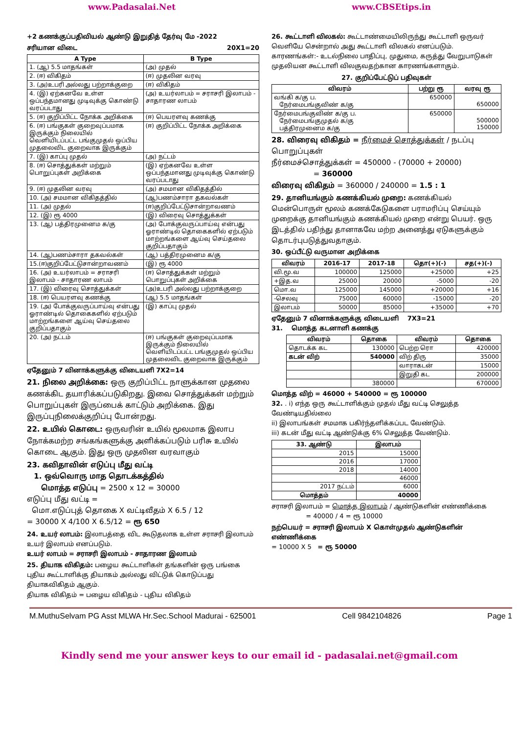www.Padasalai.Net www.CBSEtips.in
+2 கணக்குப்பதிவியல் ஆண்டு இறுதித் தேர்வு மே -2022
சரியான விடை 20X1=20
| A Type | B Type |
| --- | --- |
| 1. (ஆ) 5.5 மாதங்கள் | (அ) முதல் |
| 2. (ஈ) விகிதம் | (ஈ) முதலின வரவு |
| 3. (அ)உபரி அல்லது பற்றாக்குறை | (ஈ) விகிதம் |
| 4. (இ) ஏற்கனவே உள்ள ஒப்பந்தமானது முடிவுக்கு கொண்டு வரப்படாது | (அ) உயர்லாபம் = சராசரி இலாபம் - சாதாரண லாபம் |
| 5. (ஈ) குறிப்பிட்ட நோக்க அறிக்கை | (ஈ) பெயரளவு கணக்கு |
| 6. (ஈ) பங்குகள் குறைவுப்பமாக இருக்கும் நிலையில் வெளியிடப்பட்ட பங்குமுதல் ஒப்பிய முதலைவிட குறைவாக இருக்கும் | (ஈ) குறிப்பிட்ட நோக்க அறிக்கை |
| 7. (இ) காப்பு முதல் | (அ) நட்டம் |
| 8. (ஈ) சொத்துக்கள் மற்றும் பொறுப்புகள் அறிக்கை | (இ) ஏற்கனவே உள்ள ஒப்பந்தமானது முடிவுக்கு கொண்டு வரப்படாது |
| 9. (ஈ) முதலின வரவு | (அ) சமமான விகிதத்தில் |
| 10. (அ) சமமான விகிதத்தில் | (ஆ)பணம்சாரா தகவல்கள் |
| 11. (அ) முதல் | (ஈ)குறிப்பேட்டுசான்றாவணம் |
| 12. (இ) ரூ 4000 | (இ) விரைவு சொத்துக்கள் |
| 13. (ஆ) பத்திரமுனைம க/கு | (அ) போக்குவருப்பாய்வு என்பது ஓராண்டில் தொகைகளில் ஏற்படும் மாற்றங்களை ஆய்வு செய்தலை குறிப்பதாகும் |
| 14. (ஆ)பணம்சாரா தகவல்கள் | (ஆ) பத்திரமுனைம க/கு |
| 15.(ஈ)குறிப்பேட்டுசான்றாவணம் | (இ) ரூ 4000 |
| 16. (அ) உயர்லாபம் = சராசரி இலாபம் - சாதாரண லாபம் | (ஈ) சொத்துக்கள் மற்றும் பொறுப்புகள் அறிக்கை |
| 17. (இ) விரைவு சொத்துக்கள் | (அ)உபரி அல்லது பற்றாக்குறை |
| 18. (ஈ) பெயரளவு கணக்கு | (ஆ) 5.5 மாதங்கள் |
| 19. (அ) போக்குவருப்பாய்வு என்பது ஓராண்டில் தொகைகளில் ஏற்படும் மாற்றங்களை ஆய்வு செய்தலை குறிப்பதாகும் | (இ) காப்பு முதல் |
| 20. (அ) நட்டம் | (ஈ) பங்குகள் குறைவுப்பமாக இருக்கும் நிலையில் வெளியிடப்பட்ட பங்குமுதல் ஒப்பிய முதலைவிட குறைவாக இருக்கும் |
ஏதேனும் 7 வினாக்களுக்கு விடையளி 7X2=14
21. நிலை அறிக்கை: ஒரு குறிப்பிட்ட நாளுக்கான முதலை கணக்கிட தயாரிக்கப்படுகிறது. இவை சொத்துக்கள் மற்றும் பொறுப்புகள் இருப்பைக் காட்டும் அறிக்கை. இது இருப்புநிலைக்குறிப்பு போன்றது.
22. உயில் கொடை: ஒருவரின் உயில் மூலமாக இலாப நோக்கமற்ற சங்கங்களுக்கு அளிக்கப்படும் பரிசு உயில் கொடை ஆகும். இது ஒரு முதலின வரவாகும்
23. கவிதாவின் எடுப்பு மீது வட்டி
1. ஒவ்வொரு மாத தொடக்கத்தில்
மொத்த எடுப்பு = 2500 x 12 = 30000
எடுப்பு மீது வட்டி =
மொ.எடுப்புத் தொகை X வட்டிவீதம் X 6.5 / 12
= 30000 X 4/100 X 6.5/12 = ரூ 650
24. உயர் லாபம்: இலாபத்தை விட கூடுதலாக உள்ள சராசரி இலாபம் உயர் இலாபம் எனப்படும்.
உயர் லாபம் = சராசரி இலாபம் - சாதாரண இலாபம்
25. தியாக விகிதம்: பழைய கூட்டாளிகள் தங்களின் ஒரு பங்கை புதிய கூட்டாளிக்கு தியாகம் அல்லது விட்டுக் கொடுப்பது தியாகவிகிதம் ஆகும்.
தியாக விகிதம் = பழைய விகிதம் - புதிய விகிதம்
26. கூட்டாளி விலகல்: கூட்டாண்மையிலிருந்து கூட்டாளி ஒருவர் வெளியே சென்றால் அது கூட்டாளி விலகல் எனப்படும். காரணங்கள்:- உடல்நிலை பாதிப்பு, முதுமை, கருத்து வேறுபாடுகள் முதலியன கூட்டாளி விலகுவதற்கான காரணங்களாகும்.
27. குறிப்பேட்டுப் பதிவுகள்
| விவரம் | பற்று ரூ | வரவு ரூ |
| --- | --- | --- |
| வங்கி க/கு ப. நேர்மைபங்குவிண் க/கு | 650000 | 650000 |
| நேர்மைபங்குவிண் க/கு ப. நேர்மைபங்குமுதல் க/கு பத்திரமுனைம க/கு | 650000 | 500000 150000 |
28. விரைவு விகிதம் = நீர்மைச் சொத்துக்கள் / நடப்பு பொறுப்புகள்
நீர்மைச்சொத்துக்கள் = 450000 - (70000 + 20000)
= 360000
விரைவு விகிதம் = 360000 / 240000 = 1.5 : 1
29. தானியங்கும் கணக்கியல் முறை: கணக்கியல் மென்பொருள் மூலம் கணக்கேடுகளை பராமரிப்பு செய்யும் முறைக்கு தானியங்கும் கணக்கியல் முறை என்று பெயர். ஒரு இடத்தில் பதிந்து தானாகவே மற்ற அனைத்து ஏடுகளுக்கும் தொடர்புபடுத்துவதாகும்.
30. ஒப்பீட்டு வருமான அறிக்கை
| விவரம் | 2016-17 | 2017-18 | தொ(+)(-) | சத(+)(-) |
| --- | --- | --- | --- | --- |
| வி.மூ.வ | 100000 | 125000 | +25000 | +25 |
| +இத.வ | 25000 | 20000 | -5000 | -20 |
| மொ.வ | 125000 | 145000 | +20000 | +16 |
| -செலவு | 75000 | 60000 | -15000 | -20 |
| இலாபம் | 50000 | 85000 | +35000 | +70 |
ஏதேனும் 7 வினாக்களுக்கு விடையளி 7X3=21
31. மொத்த கடனாளி கணக்கு
| விவரம் | தொகை | விவரம் | தொகை |
| --- | --- | --- | --- |
| தொடக்க கட | 130000 | பெற்ற ரொ | 420000 |
| கடன் விற் | 540000 | விற் திரு | 35000 |
| | | வாராகடன் | 15000 |
| | | இறுதி கட | 200000 |
| | 380000 | | 670000 |
மொத்த விற் = 46000 + 540000 = ரூ 100000
32. . i) எந்த ஒரு கூட்டாளிக்கும் முதல் மீது வட்டி செலுத்த வேண்டியதில்லை
ii) இலாபங்கள் சமமாக பகிர்ந்தளிக்கப்பட வேண்டும்.
iii) கடன் மீது வட்டி ஆண்டுக்கு 6% செலுத்த வேண்டும்.
| 33. ஆண்டு | இலாபம் |
| --- | --- |
| 2015 | 15000 |
| 2016 | 17000 |
| 2018 | 14000 |
| | 46000 |
| 2017 நட்டம் | 6000 |
| மொத்தம் | 40000 |
சராசரி இலாபம் = மொத்த இலாபம் / ஆண்டுகளின் எண்ணிக்கை
= 40000 / 4 = ரூ 10000
நற்பெயர் = சராசரி இலாபம் X கொள்முதல் ஆண்டுகளின் எண்ணிக்கை
= 10000 X 5 = ரூ 50000
M.MuthuSelvam PG Asst MLWA Hr.Sec.School Madurai - 625001 Cell 9842104826 Page 1
Kindly send me your answer keys to our email id - padasalai.net@gmail.com